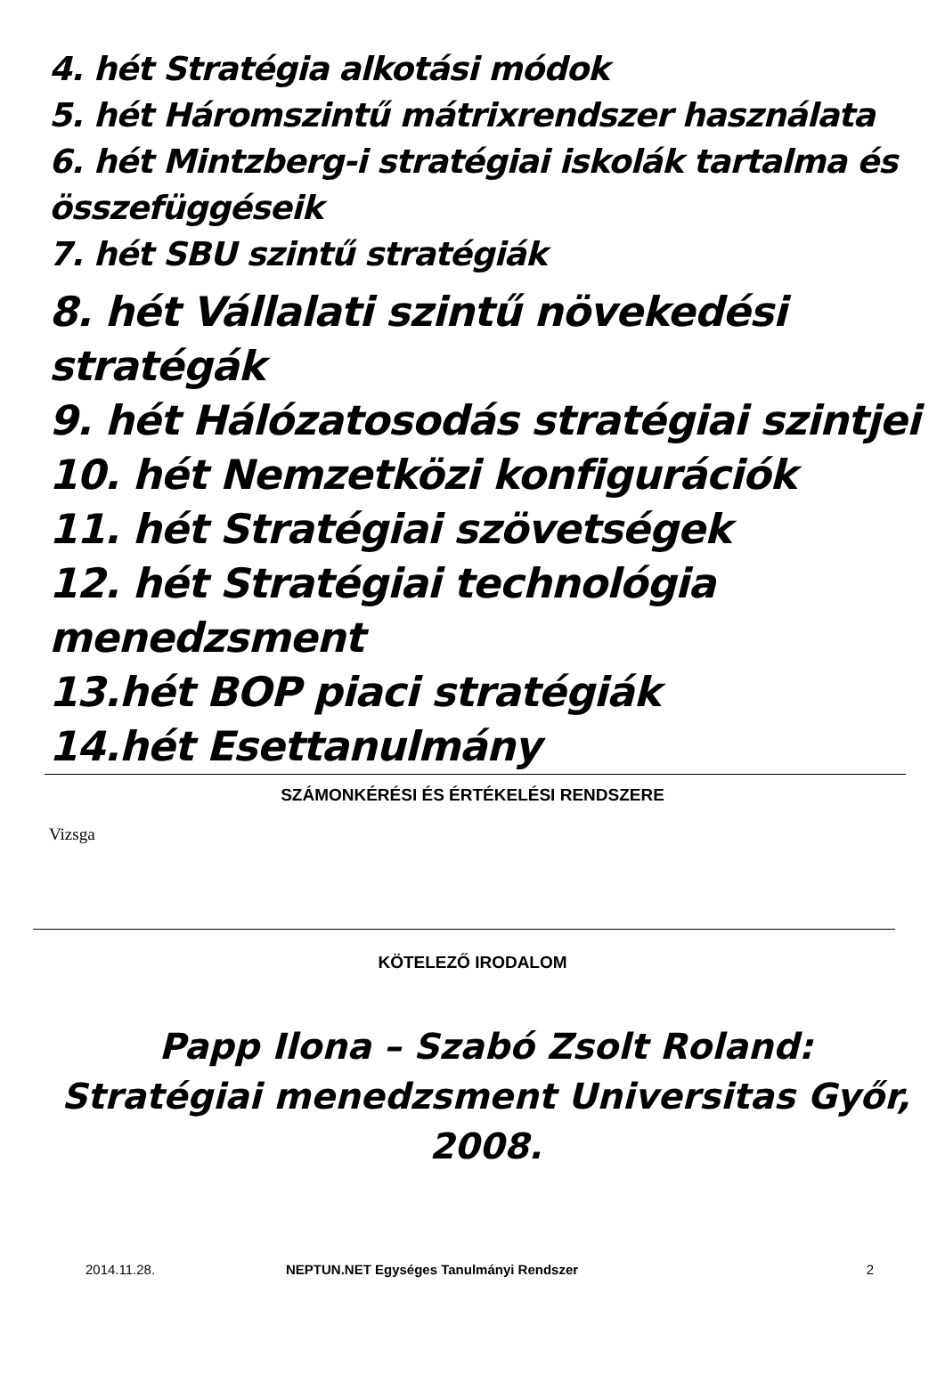4. hét Stratégia alkotási módok
5. hét Háromszintű mátrixrendszer használata
6. hét Mintzberg-i stratégiai iskolák tartalma és összefüggéseik
7. hét SBU szintű stratégiák
8. hét Vállalati szintű növekedési stratégák
9. hét Hálózatosodás stratégiai szintjei
10. hét Nemzetközi konfigurációk
11. hét Stratégiai szövetségek
12. hét Stratégiai technológia menedzsment
13.hét BOP piaci stratégiák
14.hét Esettanulmány
SZÁMONKÉRÉSI ÉS ÉRTÉKELÉSI RENDSZERE
Vizsga
KÖTELEZŐ IRODALOM
Papp Ilona – Szabó Zsolt Roland: Stratégiai menedzsment Universitas Győr, 2008.
2014.11.28. NEPTUN.NET Egységes Tanulmányi Rendszer 2